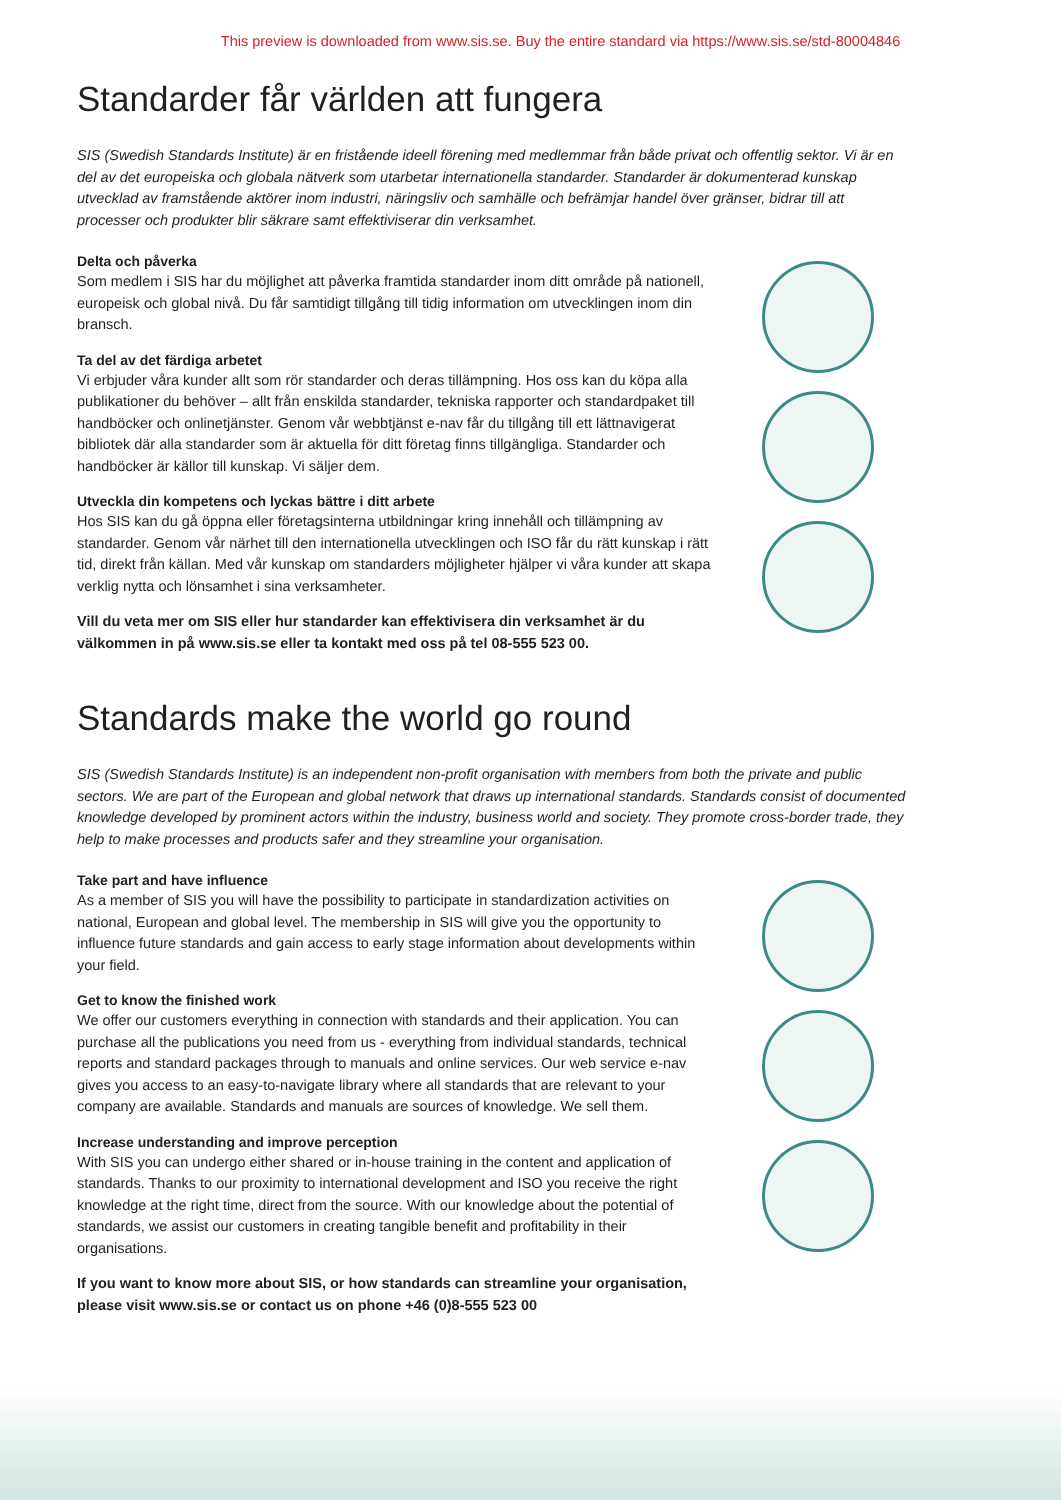This preview is downloaded from www.sis.se. Buy the entire standard via https://www.sis.se/std-80004846
Standarder får världen att fungera
SIS (Swedish Standards Institute) är en fristående ideell förening med medlemmar från både privat och offentlig sektor. Vi är en del av det europeiska och globala nätverk som utarbetar internationella standarder. Standarder är dokumenterad kunskap utvecklad av framstående aktörer inom industri, näringsliv och samhälle och befrämjar handel över gränser, bidrar till att processer och produkter blir säkrare samt effektiviserar din verksamhet.
Delta och påverka
Som medlem i SIS har du möjlighet att påverka framtida standarder inom ditt område på nationell, europeisk och global nivå. Du får samtidigt tillgång till tidig information om utvecklingen inom din bransch.
Ta del av det färdiga arbetet
Vi erbjuder våra kunder allt som rör standarder och deras tillämpning. Hos oss kan du köpa alla publikationer du behöver – allt från enskilda standarder, tekniska rapporter och standardpaket till handböcker och onlinetjänster. Genom vår webbtjänst e-nav får du tillgång till ett lättnavigerat bibliotek där alla standarder som är aktuella för ditt företag finns tillgängliga. Standarder och handböcker är källor till kunskap. Vi säljer dem.
Utveckla din kompetens och lyckas bättre i ditt arbete
Hos SIS kan du gå öppna eller företagsinterna utbildningar kring innehåll och tillämpning av standarder. Genom vår närhet till den internationella utvecklingen och ISO får du rätt kunskap i rätt tid, direkt från källan. Med vår kunskap om standarders möjligheter hjälper vi våra kunder att skapa verklig nytta och lönsamhet i sina verksamheter.
Vill du veta mer om SIS eller hur standarder kan effektivisera din verksamhet är du välkommen in på www.sis.se eller ta kontakt med oss på tel 08-555 523 00.
Standards make the world go round
SIS (Swedish Standards Institute) is an independent non-profit organisation with members from both the private and public sectors. We are part of the European and global network that draws up international standards. Standards consist of documented knowledge developed by prominent actors within the industry, business world and society. They promote cross-border trade, they help to make processes and products safer and they streamline your organisation.
Take part and have influence
As a member of SIS you will have the possibility to participate in standardization activities on national, European and global level. The membership in SIS will give you the opportunity to influence future standards and gain access to early stage information about developments within your field.
Get to know the finished work
We offer our customers everything in connection with standards and their application. You can purchase all the publications you need from us - everything from individual standards, technical reports and standard packages through to manuals and online services. Our web service e-nav gives you access to an easy-to-navigate library where all standards that are relevant to your company are available. Standards and manuals are sources of knowledge. We sell them.
Increase understanding and improve perception
With SIS you can undergo either shared or in-house training in the content and application of standards. Thanks to our proximity to international development and ISO you receive the right knowledge at the right time, direct from the source. With our knowledge about the potential of standards, we assist our customers in creating tangible benefit and profitability in their organisations.
If you want to know more about SIS, or how standards can streamline your organisation, please visit www.sis.se or contact us on phone +46 (0)8-555 523 00